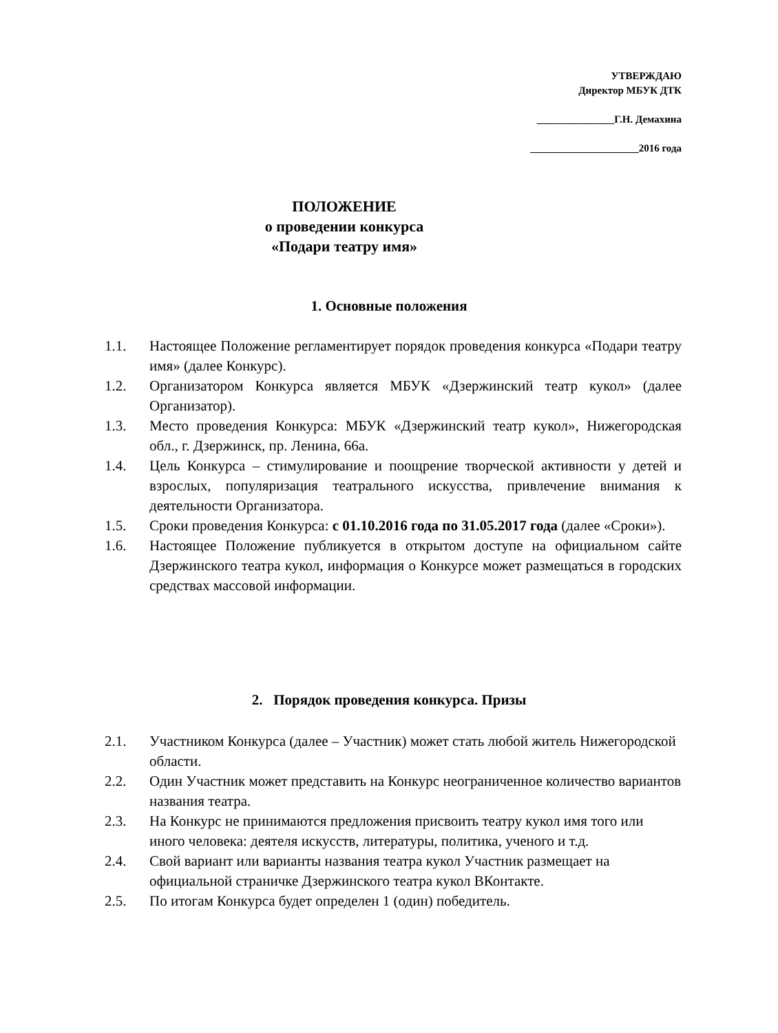УТВЕРЖДАЮ
Директор МБУК ДТК
_______________Г.Н. Демахина
_____________________2016 года
ПОЛОЖЕНИЕ
о проведении конкурса
«Подари театру имя»
1. Основные положения
1.1. Настоящее Положение регламентирует порядок проведения конкурса «Подари театру имя» (далее Конкурс).
1.2. Организатором Конкурса является МБУК «Дзержинский театр кукол» (далее Организатор).
1.3. Место проведения Конкурса: МБУК «Дзержинский театр кукол», Нижегородская обл., г. Дзержинск, пр. Ленина, 66а.
1.4. Цель Конкурса – стимулирование и поощрение творческой активности у детей и взрослых, популяризация театрального искусства, привлечение внимания к деятельности Организатора.
1.5. Сроки проведения Конкурса: с 01.10.2016 года по 31.05.2017 года (далее «Сроки»).
1.6. Настоящее Положение публикуется в открытом доступе на официальном сайте Дзержинского театра кукол, информация о Конкурсе может размещаться в городских средствах массовой информации.
2. Порядок проведения конкурса. Призы
2.1. Участником Конкурса (далее – Участник) может стать любой житель Нижегородской области.
2.2. Один Участник может представить на Конкурс неограниченное количество вариантов названия театра.
2.3. На Конкурс не принимаются предложения присвоить театру кукол имя того или иного человека: деятеля искусств, литературы, политика, ученого и т.д.
2.4. Свой вариант или варианты названия театра кукол Участник размещает на официальной страничке Дзержинского театра кукол ВКонтакте.
2.5. По итогам Конкурса будет определен 1 (один) победитель.